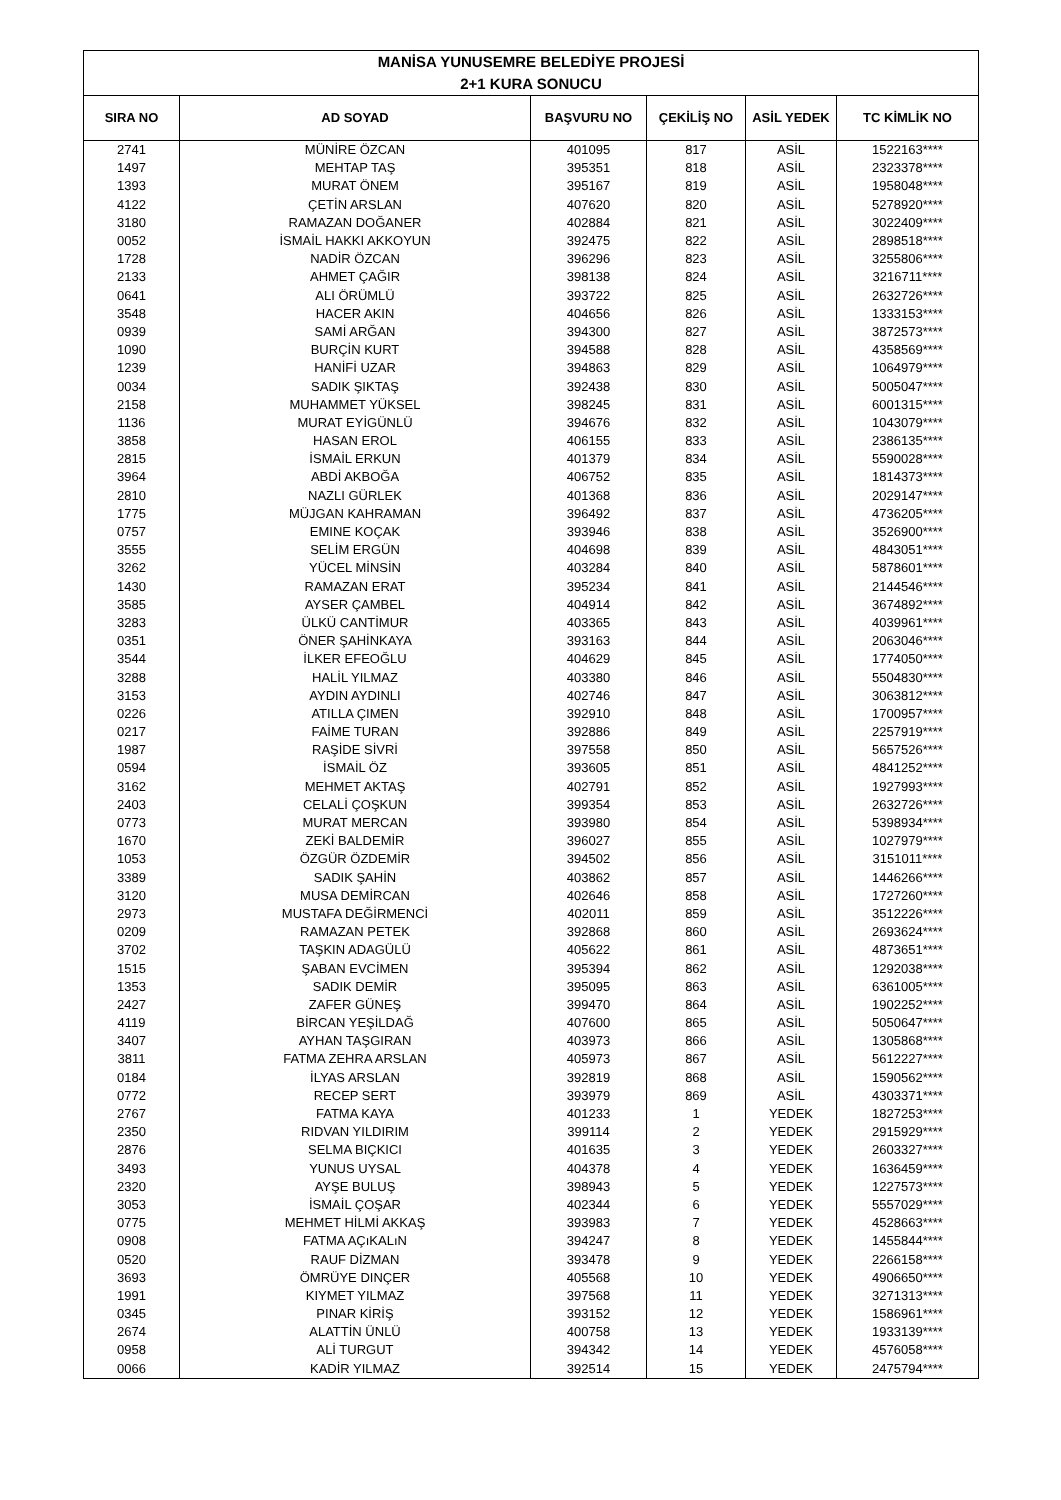| MANİSA YUNUSEMRE BELEDİYE PROJESİ | | | | | |
| --- | --- | --- | --- | --- | --- |
| 2+1 KURA SONUCU | | | | | |
| SIRA NO | AD SOYAD | BAŞVURU NO | ÇEKİLİŞ NO | ASİL YEDEK | TC KİMLİK NO |
| 2741 | MÜNİRE ÖZCAN | 401095 | 817 | ASİL | 1522163**** |
| 1497 | MEHTAP TAŞ | 395351 | 818 | ASİL | 2323378**** |
| 1393 | MURAT ÖNEM | 395167 | 819 | ASİL | 1958048**** |
| 4122 | ÇETİN ARSLAN | 407620 | 820 | ASİL | 5278920**** |
| 3180 | RAMAZAN DOĞANER | 402884 | 821 | ASİL | 3022409**** |
| 0052 | İSMAİL HAKKI AKKOYUN | 392475 | 822 | ASİL | 2898518**** |
| 1728 | NADİR ÖZCAN | 396296 | 823 | ASİL | 3255806**** |
| 2133 | AHMET ÇAĞIR | 398138 | 824 | ASİL | 3216711**** |
| 0641 | ALI ÖRÜMLÜ | 393722 | 825 | ASİL | 2632726**** |
| 3548 | HACER AKIN | 404656 | 826 | ASİL | 1333153**** |
| 0939 | SAMİ ARĞAN | 394300 | 827 | ASİL | 3872573**** |
| 1090 | BURÇİN KURT | 394588 | 828 | ASİL | 4358569**** |
| 1239 | HANİFİ UZAR | 394863 | 829 | ASİL | 1064979**** |
| 0034 | SADIK ŞIKTAŞ | 392438 | 830 | ASİL | 5005047**** |
| 2158 | MUHAMMET YÜKSEL | 398245 | 831 | ASİL | 6001315**** |
| 1136 | MURAT EYİGÜNLÜ | 394676 | 832 | ASİL | 1043079**** |
| 3858 | HASAN EROL | 406155 | 833 | ASİL | 2386135**** |
| 2815 | İSMAİL ERKUN | 401379 | 834 | ASİL | 5590028**** |
| 3964 | ABDİ AKBOĞA | 406752 | 835 | ASİL | 1814373**** |
| 2810 | NAZLI GÜRLEK | 401368 | 836 | ASİL | 2029147**** |
| 1775 | MÜJGAN KAHRAMAN | 396492 | 837 | ASİL | 4736205**** |
| 0757 | EMINE KOÇAK | 393946 | 838 | ASİL | 3526900**** |
| 3555 | SELİM ERGÜN | 404698 | 839 | ASİL | 4843051**** |
| 3262 | YÜCEL MİNSİN | 403284 | 840 | ASİL | 5878601**** |
| 1430 | RAMAZAN ERAT | 395234 | 841 | ASİL | 2144546**** |
| 3585 | AYSER ÇAMBEL | 404914 | 842 | ASİL | 3674892**** |
| 3283 | ÜLKÜ CANTİMUR | 403365 | 843 | ASİL | 4039961**** |
| 0351 | ÖNER ŞAHİNKAYA | 393163 | 844 | ASİL | 2063046**** |
| 3544 | İLKER EFEOĞLU | 404629 | 845 | ASİL | 1774050**** |
| 3288 | HALİL YILMAZ | 403380 | 846 | ASİL | 5504830**** |
| 3153 | AYDIN AYDINLI | 402746 | 847 | ASİL | 3063812**** |
| 0226 | ATILLA ÇIMEN | 392910 | 848 | ASİL | 1700957**** |
| 0217 | FAİME TURAN | 392886 | 849 | ASİL | 2257919**** |
| 1987 | RAŞİDE SİVRİ | 397558 | 850 | ASİL | 5657526**** |
| 0594 | İSMAİL ÖZ | 393605 | 851 | ASİL | 4841252**** |
| 3162 | MEHMET AKTAŞ | 402791 | 852 | ASİL | 1927993**** |
| 2403 | CELALİ ÇOŞKUN | 399354 | 853 | ASİL | 2632726**** |
| 0773 | MURAT MERCAN | 393980 | 854 | ASİL | 5398934**** |
| 1670 | ZEKİ BALDEMİR | 396027 | 855 | ASİL | 1027979**** |
| 1053 | ÖZGÜR ÖZDEMİR | 394502 | 856 | ASİL | 3151011**** |
| 3389 | SADIK ŞAHİN | 403862 | 857 | ASİL | 1446266**** |
| 3120 | MUSA DEMİRCAN | 402646 | 858 | ASİL | 1727260**** |
| 2973 | MUSTAFA DEĞİRMENCİ | 402011 | 859 | ASİL | 3512226**** |
| 0209 | RAMAZAN PETEK | 392868 | 860 | ASİL | 2693624**** |
| 3702 | TAŞKIN ADAGÜLÜ | 405622 | 861 | ASİL | 4873651**** |
| 1515 | ŞABAN EVCİMEN | 395394 | 862 | ASİL | 1292038**** |
| 1353 | SADIK DEMİR | 395095 | 863 | ASİL | 6361005**** |
| 2427 | ZAFER GÜNEŞ | 399470 | 864 | ASİL | 1902252**** |
| 4119 | BİRCAN YEŞİLDAĞ | 407600 | 865 | ASİL | 5050647**** |
| 3407 | AYHAN TAŞGIRAN | 403973 | 866 | ASİL | 1305868**** |
| 3811 | FATMA ZEHRA ARSLAN | 405973 | 867 | ASİL | 5612227**** |
| 0184 | İLYAS ARSLAN | 392819 | 868 | ASİL | 1590562**** |
| 0772 | RECEP SERT | 393979 | 869 | ASİL | 4303371**** |
| 2767 | FATMA KAYA | 401233 | 1 | YEDEK | 1827253**** |
| 2350 | RIDVAN YILDIRIM | 399114 | 2 | YEDEK | 2915929**** |
| 2876 | SELMA BIÇKICI | 401635 | 3 | YEDEK | 2603327**** |
| 3493 | YUNUS UYSAL | 404378 | 4 | YEDEK | 1636459**** |
| 2320 | AYŞE BULUŞ | 398943 | 5 | YEDEK | 1227573**** |
| 3053 | İSMAİL ÇOŞAR | 402344 | 6 | YEDEK | 5557029**** |
| 0775 | MEHMET HİLMİ AKKAŞ | 393983 | 7 | YEDEK | 4528663**** |
| 0908 | FATMA AÇıKALıN | 394247 | 8 | YEDEK | 1455844**** |
| 0520 | RAUF DİZMAN | 393478 | 9 | YEDEK | 2266158**** |
| 3693 | ÖMRÜYE DINÇER | 405568 | 10 | YEDEK | 4906650**** |
| 1991 | KIYMET YILMAZ | 397568 | 11 | YEDEK | 3271313**** |
| 0345 | PINAR KİRİŞ | 393152 | 12 | YEDEK | 1586961**** |
| 2674 | ALATTİN ÜNLÜ | 400758 | 13 | YEDEK | 1933139**** |
| 0958 | ALİ TURGUT | 394342 | 14 | YEDEK | 4576058**** |
| 0066 | KADİR YILMAZ | 392514 | 15 | YEDEK | 2475794**** |